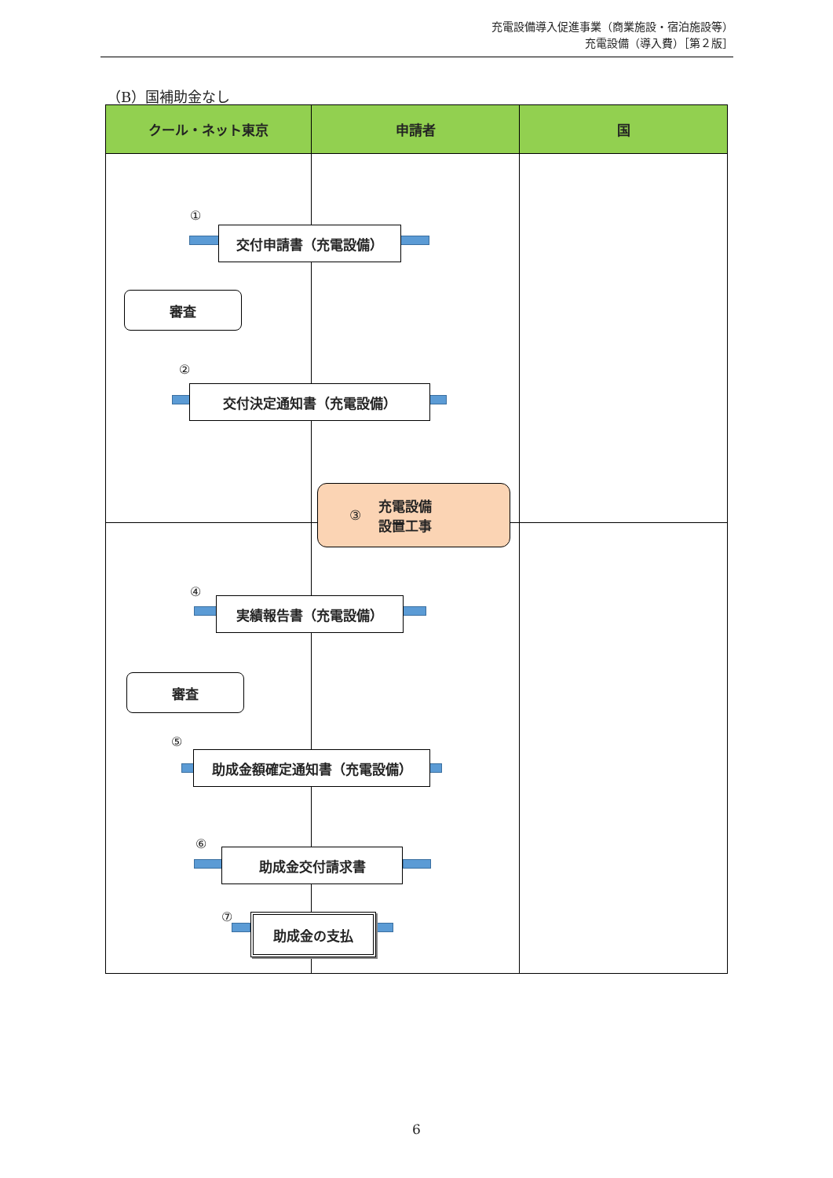充電設備導入促進事業（商業施設・宿泊施設等）
充電設備（導入費）［第２版］
（B）国補助金なし
クール・ネット東京 申請者 国
①
交付申請書（充電設備）
審査
②
交付決定通知書（充電設備）
③ 充電設備
設置工事
④
実績報告書（充電設備）
審査
⑤
助成金額確定通知書（充電設備）
⑥
助成金交付請求書
⑦ 助成金の支払
6